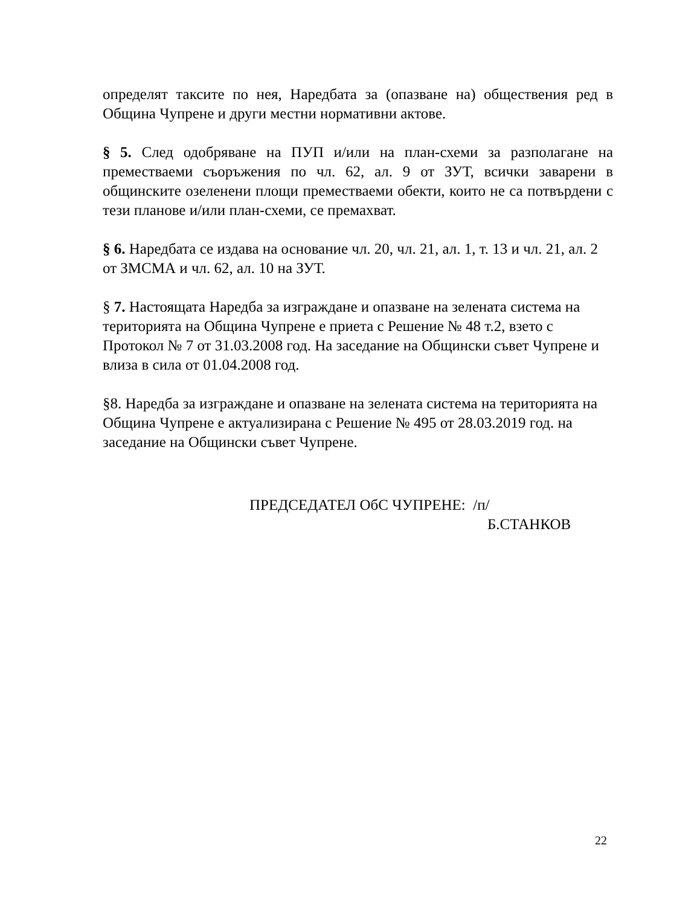определят таксите по нея, Наредбата за (опазване на) обществения ред в Община Чупрене и други местни нормативни актове.
§ 5. След одобряване на ПУП и/или на план-схеми за разполагане на преместваеми съоръжения по чл. 62, ал. 9 от ЗУТ, всички заварени в общинските озеленени площи преместваеми обекти, които не са потвърдени с тези планове и/или план-схеми, се премахват.
§ 6. Наредбата се издава на основание чл. 20, чл. 21, ал. 1, т. 13 и чл. 21, ал. 2 от ЗМСМА и чл. 62, ал. 10 на ЗУТ.
§ 7. Настоящата Наредба за изграждане и опазване на зелената система на територията на Община Чупрене е приета с Решение № 48 т.2, взето с Протокол № 7 от 31.03.2008 год. На заседание на Общински съвет Чупрене и влиза в сила от 01.04.2008 год.
§8. Наредба за изграждане и опазване на зелената система на територията на Община Чупрене е актуализирана с Решение № 495 от 28.03.2019 год. на заседание на Общински съвет Чупрене.
ПРЕДСЕДАТЕЛ ОбС ЧУПРЕНЕ: /п/
Б.СТАНКОВ
22